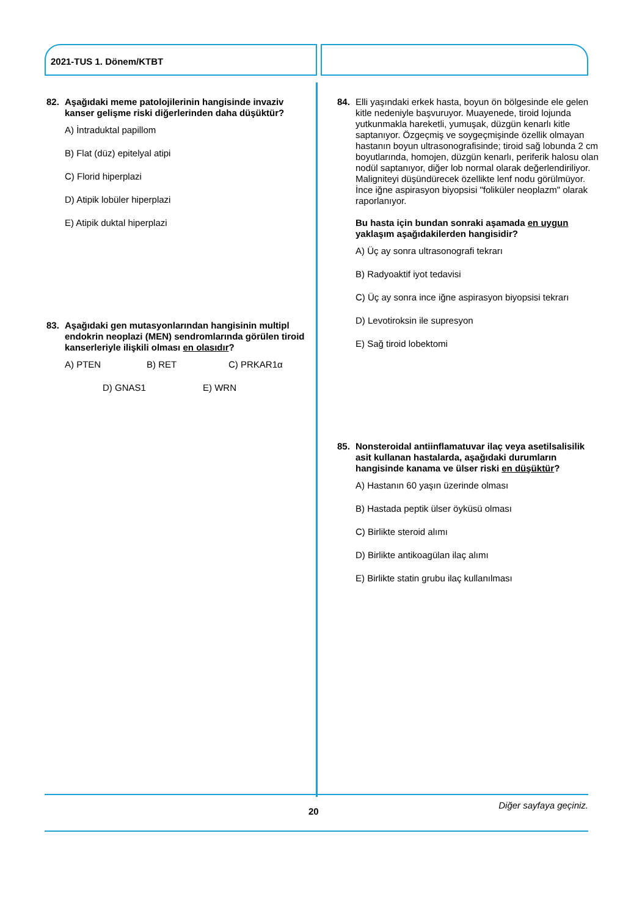2021-TUS 1. Dönem/KTBT
82. Aşağıdaki meme patolojilerinin hangisinde invaziv kanser gelişme riski diğerlerinden daha düşüktür?
A) İntraduktal papillom
B) Flat (düz) epitelyal atipi
C) Florid hiperplazi
D) Atipik lobüler hiperplazi
E) Atipik duktal hiperplazi
83. Aşağıdaki gen mutasyonlarından hangisinin multipl endokrin neoplazi (MEN) sendromlarında görülen tiroid kanserleriyle ilişkili olması en olasıdır?
A) PTEN B) RET C) PRKAR1α
D) GNAS1 E) WRN
84. Elli yaşındaki erkek hasta, boyun ön bölgesinde ele gelen kitle nedeniyle başvuruyor. Muayenede, tiroid lojunda yutkunmakla hareketli, yumuşak, düzgün kenarlı kitle saptanıyor. Özgeçmiş ve soygeçmişinde özellik olmayan hastanın boyun ultrasonografisinde; tiroid sağ lobunda 2 cm boyutlarında, homojen, düzgün kenarlı, periferik halosu olan nodül saptanıyor, diğer lob normal olarak değerlendiriliyor. Maligniteyi düşündürecek özellikte lenf nodu görülmüyor. İnce iğne aspirasyon biyopsisi "foliküler neoplazm" olarak raporlanıyor.
Bu hasta için bundan sonraki aşamada en uygun yaklaşım aşağıdakilerden hangisidir?
A) Üç ay sonra ultrasonografi tekrarı
B) Radyoaktif iyot tedavisi
C) Üç ay sonra ince iğne aspirasyon biyopsisi tekrarı
D) Levotiroksin ile supresyon
E) Sağ tiroid lobektomi
85. Nonsteroidal antiinflamatuvar ilaç veya asetilsalisilik asit kullanan hastalarda, aşağıdaki durumların hangisinde kanama ve ülser riski en düşüktür?
A) Hastanın 60 yaşın üzerinde olması
B) Hastada peptik ülser öyküsü olması
C) Birlikte steroid alımı
D) Birlikte antikoagülan ilaç alımı
E) Birlikte statin grubu ilaç kullanılması
Diğer sayfaya geçiniz.
20